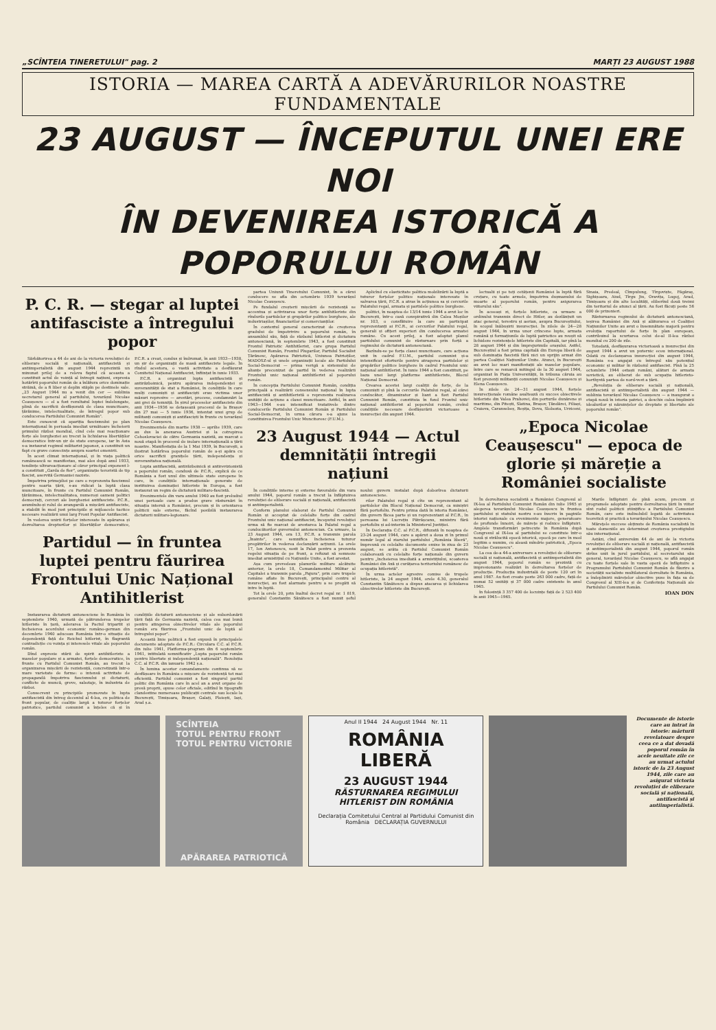„SCÎNTEIA TINERETULUI" pag. 2 MARȚI 23 AUGUST 1988
ISTORIA — MAREA CARTĂ A ADEVĂRURILOR NOASTRE FUNDAMENTALE
23 AUGUST — ÎNCEPUTUL UNEI ERE NOI
ÎN DEVENIREA ISTORICĂ A POPORULUI ROMÂN
P. C. R. — stegar al luptei antifasciste a întregului popor
Sărbătorirea a 44 de ani de la victoria revoluției de eliberare socială și națională, antifascistă și antiimperialistă din august 1944 reprezintă un minunat prilej de a releva faptul că aceasta a constituit actul de voință al întregii națiuni, expresia hotărîrii poporului român de a înlătura orice dominație străină, de a fi liber și deplin stăpîn pe destinele sale. „23 August 1944 nu a venit din cer — sublinia secretarul general al partidului, tovarășul Nicolae Ceaușescu — el a fost rezultatul luptei îndelungate, plină de sacrificii desfășurată de clasa muncitoare, țărănime, intelectualitate, de întregul popor sub conducerea Partidului Comunist Român".
Este cunoscut că apariția fascismului pe plan internațional în perioada imediat următoare încheierii primului război mondial, cînd cele mai reacționare forțe ale burgheziei au trecut la lichidarea libertăților democratice într-un șir de state europene, iar în Asia s-a instaurat regimul militarist japonez, a constituit un fapt cu grave consecințe asupra soartei omenirii.
În acest climat internațional, și în viața politică românească se manifestau, mai ales după anul 1933, tendințe ultrareacționare al căror principal exponent l-a constituit „Garda de fier", organizație teroristă de tip fascist, aservită Germaniei naziste.
Împotriva primejdiei pe care o reprezenta fascismul pentru soarta țării, s-au ridicat la luptă clasa muncitoare, în frunte cu Partidul Comunist Român, țărănimea, intelectualitatea, numeroși oameni politici democrați, cercuri ale burgheziei antifasciste. P.C.R., asumîndu-și rolul de avangardă a mișcării antifasciste, a stabilit în mod just principiile și mijloacele tactice necesare realizării unui larg Front Popular Antifascist.
În vederea unirii forțelor interesate în apărarea și dezvoltarea drepturilor și libertăților democratice, P.C.R. a creat, condus și îndrumat, în anii 1933—1938, un șir de organizații de masă antifasciste legale. În rîndul acestora, o vastă activitate a desfășurat Comitetul Național Antifascist, înființat în iunie 1933.
P.C.R. a organizat lupta antifascistă și antirăzboinică, pentru apărarea independenței și suveranității de stat a României, în condițiile în care mulți comuniști și antifasciști erau victima unor măsuri represive — arestări, procese, condamnări la ani grei de temniță. În șirul proceselor antifasciste din anii 1934—1936 se detașează procesul de la Brașov din 27 mai — 5 iunie 1936, intentat unui grup de militanți comuniști și antifasciști în frunte cu tovarășul Nicolae Ceaușescu.
Evenimentele din martie 1938 — aprilie 1939, care au dus la anexarea Austriei și la cotropirea Cehoslovaciei de către Germania nazistă, au marcat o nouă etapă în procesul de izolare internațională a țării noastre. Manifestația de la 1 Mai 1939, în București, a ilustrat hotărîrea poporului român de a-și apăra cu orice sacrificii granițele țării, independența și suveranitatea națională.
Lupta antifascistă, antirăzboinică și antirevizionistă a poporului român, condusă de P.C.R., explică de ce România a fost unul din ultimele state europene în care, în condițiile internaționale generate de instituirea dominației hitleriste în Europa, a fost instaurat un regim de dictatură militaro-fascistă.
Evenimentele din vara anului 1940 au fost preludiul unei perioade care a produs grave răsturnări în situația internă a României, precum și în orientarea politicii sale externe, făcînd posibilă instaurarea dictaturii militaro-legionare.
Partidul — în fruntea luptei pentru făurirea Frontului Unic Național Antihitlerist
Instaurarea dictaturii antonesciene în România în septembrie 1940, urmată de pătrunderea trupelor hitleriste în țară, aderarea la Pactul tripartit și încheierea acordului economic româno-german din decembrie 1940 aduceau România într-o situație de dependență față de Reichul hitlerist, în flagrantă contradicție cu voința și interesele vitale ale poporului român.
Dînd expresie stării de spirit antihitleriste a maselor populare și a armatei, forțele democratice, în frunte cu Partidul Comunist Român, au trecut la organizarea mișcării de rezistență, concretizată într-o mare varietate de forme: o intensă activitate de propagandă împotriva fascismului și dictaturii, conflicte de muncă, greve, sabotaje, în industria de război.
Consecvent cu principiile promovate în lupta antifascistă din întreg deceniul al 4-lea, cu politica de front popular, de coaliție largă a tuturor forțelor patriotice, partidul comunist a înțeles că și în condițiile dictaturii antonesciene și ale subordonării țării față de Germania nazistă, calea cea mai bună pentru atingerea obiectivelor vitale ale poporului român era făurirea „Frontului unic de luptă al întregului popor".
Această linie politică a fost expusă în principalele documente adoptate de P.C.R.: Circulara C.C. al P.C.R. din iulie 1941, Platforma-program din 6 septembrie 1941, intitulată semnificativ „Lupta poporului român pentru libertate și independență națională". Rezoluția C.C. al P.C.R. din ianuarie 1942 ș.a.
În lumina acestor comandamente continua să se desfășoare în România o mișcare de rezistență tot mai eficientă. Partidul comunist a fost singurul partid politic din România care în acel an a avut organe de presă proprii, opuse celor oficiale, editînd în tipografii clandestine numeroase publicații centrale sau locale la București, Timișoara, Brașov, Galați, Ploiești, Iași, Arad ș.a.
partea Uniunii Tineretului Comunist, în a cărui conducere se afla din octombrie 1939 tovarășul Nicolae Ceaușescu.
Pe fundalul creșterii mișcării de rezistență se accentua și activizarea unor forțe antihitleriste din rîndurile partidelor și grupărilor politice burgheze, ale industriașilor, financiarilor și comercianților.
În contextul general caracterizat de creșterea gradului de împotrivire a poporului român, în ansamblul său, față de războiul hitlerist și dictatura antonesciană, în septembrie 1943, a fost constituit Frontul Patriotic Antihitlerist, care grupa Partidul Comunist Român, Frontul Plugarilor, Partidul Socialist Țărănesc, Apărarea Patriotică, Uniunea Patrioților, MADOSZ-ul și unele organizații locale ale Partidului Social-Democrat — prima verigă a sistemului de alianțe preconizat de partid în vederea realizării Frontului unic național antihitlerist al poporului român.
În concepția Partidului Comunist Român, condiția principală a realizării consensului național în lupta antifascistă și antihitleristă o reprezenta realizarea unității de acțiune a clasei muncitoare. Astfel, în anii 1943—1944 s-au intensificat tratativele dintre conducerile Partidului Comunist Român și Partidului Social-Democrat, în urma cărora s-a ajuns la constituirea Frontului Unic Muncitoresc (F.U.M.).
Aplicînd cu elasticitate politica mobilizării la luptă a tuturor forțelor politice naționale interesate în salvarea țării, P.C.R. a atras în acțiunea sa și cercurile Palatului regal, armata și partidele politice burgheze.
politici, în noaptea de 13/14 iunie 1944 a avut loc în București, într-o casă conspirativă din Calea Moșilor nr. 103, o consfătuire la care au participat reprezentanți ai P.C.R., ai cercurilor Palatului regal, generali și ofițeri superiori din conducerea armatei române. Cu acest prilej, a fost adoptat planul partidului comunist de răsturnare prin forță a regimului de dictatură antonesciană.
Bazîndu-se pe forța clasei muncitoare, care acționa unit în cadrul F.U.M., partidul comunist și-a intensificat eforturile pentru atragerea partidelor și grupărilor politice burgheze în cadrul Frontului unic național antihitlerist. În iunie 1944 a fost constituit, pe baza unei largi platforme antihitleriste, Blocul Național Democrat.
Crearea acestei largi coaliții de forțe, de la comuniști și pînă la cercurile Palatului regal, al cărei conducător, dinamizator și liant a fost Partidul Comunist Român, constituia în fond Frontul unic național antihitlerist al poporului român, creînd condițiile necesare desfășurării victorioase a insurecției din august 1944.
23 August 1944 — Actul demnității întregii națiuni
În condițiile interne și externe favorabile din vara anului 1944, poporul român a trecut la înfăptuirea revoluției de eliberare socială și națională, antifascistă și antiimperialistă.
Conform planului elaborat de Partidul Comunist Român și acceptat de celelalte forțe din cadrul Frontului unic național antifascist, începutul revoluției urma să fie marcat de arestarea la Palatul regal a conducătorilor guvernului antonescian. Ca urmare, la 23 August 1944, ora 13, P.C.R. a transmis parola „Înainte", care semnifica încheierea tuturor pregătirilor în vederea declanșării acțiunii. La orele 17, Ion Antonescu, sosit la Palat pentru a prezenta regelui situația de pe front, a refuzat să semneze imediat armistițiul cu Națiunile Unite, a fost arestat.
Așa cum prevedeau planurile militare alcătuite anterior, la orele 18, Comandamentul Militar al Capitalei a transmis parola „Pajura", prin care trupele române aflate în București, principalul centru al insurecției, au fost alarmate pentru a se pregăti să intre în luptă.
Tot la orele 20, prin înaltul decret regal nr. 1 819, generalul Constantin Sănătescu a fost numit șeful noului guvern instalat după doborîrea dictaturii antonesciene.
rilor Palatului regal și cîte un reprezentant al partidelor din Blocul Național Democrat, ca miniștri fără portofoliu. Pentru prima dată în istoria României, din guvern făcea parte și un reprezentant al P.C.R., în persoana lui Lucrețiu Pătrășcanu, ministru fără portofoliu și ad-interim la Ministerul Justiției.
În Declarația C.C. al P.C.R., difuzată în noaptea de 23-24 august 1944, care a apărut a doua zi în primul număr legal al ziarului partidului „România liberă", împreună cu celelalte documente emise în ziua de 23 august, se arăta că Partidul Comunist Român colaborează cu celelalte forțe naționale din guvern pentru „încheierea imediată a armistițiului, scoaterea României din Axă și curățarea teritoriului românesc de ocupația hitleristă".
În urma actelor agresive comise de trupele hitleriste, la 24 august 1944, orele 4.30, generalul Constantin Sănătescu a dispus atacarea și lichidarea obiectivelor hitleriste din București.
lectualii și pe toți cetățenii României la luptă fără cruțare, cu toate armele, împotriva dușmanului de moarte al poporului român, pentru asigurarea viitorului său".
În aceeași zi, forțele hitleriste, ca urmare a ordinului transmis direct de Hitler, au dezlănțuit un atac general, terestru și aerian, asupra Bucureștiului, în scopul înăbușirii insurecției. În zilele de 24—28 august 1944, în urma unor crîncene lupte, armata română și formațiunile de luptă patriotice au reușit să lichideze rezistențele hitleriste din Capitală, iar pînă la 28 august 1944 și din împrejurimile orașului. Astfel, Bucureștiul a fost prima capitală din Europa liberă de sub dominația fascistă fără nici un sprijin armat din partea Coaliției Națiunilor Unite. Atunci, în București au avut loc mari manifestații ale maselor populare, între care se remarcă mitingul de la 30 august 1944, organizat în Piața Universității, în tribuna căruia au fost prezenți militanții comuniști Nicolae Ceaușescu și Elena Ceaușescu.
În zilele de 24—31 august 1944, forțele insurecționale române asaltează cu succes obiectivele hitleriste din Valea Prahovei, din porturile dunărene și maritime, din Pitești, Slatina, Brașov, Țăndărei, Filiași, Craiova, Caransebeș, Reșița, Deva, Slobozia, Urziceni, Sinaia, Predeal, Cîmpulung, Tîrgoviște, Făgăraș, Sighișoara, Aiud, Tîrgu Jiu, Oravița, Lugoj, Arad, Timișoara și din alte localități, eliberînd două treimi din teritoriul de atunci al țării. Au fost făcuți peste 56 000 de prizonieri.
Răsturnarea regimului de dictatură antonesciană, ieșirea României din Axă și alăturarea ei Coaliției Națiunilor Unite au avut o însemnătate majoră pentru evoluția raportului de forțe în plan european, contribuind la scurtarea celui de-al II-lea război mondial cu 200 de zile.
Totodată, desfășurarea victorioasă a insurecției din august 1944 a avut un puternic ecou internațional. Odată cu declanșarea insurecției din august 1944, România s-a angajat cu întregul său potențial economic și militar în războiul antifascist. Pînă la 25 octombrie 1944 ostașii români, alături de armata sovietică, au eliberat de sub ocupația hitleristo-horthystă partea de nord-vest a țării.
„Revoluția de eliberare socială și națională, antifascistă și antiimperialistă din august 1944 — sublinia tovarășul Nicolae Ceaușescu — a inaugurat o etapă nouă în istoria patriei, a deschis calea împlinirii idealurilor și năzuințelor de dreptate și libertate ale poporului român".
„Epoca Nicolae Ceaușescu" — epoca de glorie și măreție a României socialiste
În dezvoltarea socialistă a României Congresul al IX-lea al Partidului Comunist Român din iulie 1965 și alegerea tovarășului Nicolae Ceaușescu în fruntea partidului și statului nostru s-au înscris în paginile istoriei naționale ca evenimente majore, generatoare de profunde înnoiri, de mărețe și rodnice înfăptuiri. Amplele transformări petrecute în România după Congresul al IX-lea al partidului se constituie într-o nouă și strălucită epocă istorică, epocă pe care în mod legitim o numim, cu aleasă mîndrie patriotică, „Epoca Nicolae Ceaușescu".
La cea de-a 44-a aniversare a revoluției de eliberare socială și națională, antifascistă și antiimperialistă din august 1944, poporul român se prezintă cu impresionante realizări în dezvoltarea forțelor de producție. Producția industrială de peste 120 ori în anul 1987. Au fost create peste 263 000 cadre, față de numai 52 unități și 37 000 cadre existente în anul 1945.
în folosință 3 357 400 de locuințe față de 2 523 400 în anii 1945—1965.
Marile înfăptuiri de pînă acum, precum și programele adoptate pentru dezvoltarea țării în viitor sînt rodul politicii științifice a Partidului Comunist Român, care este indisolubil legată de activitatea teoretică și practică a tovarășului Nicolae Ceaușescu.
Măreţele succese obținute de România socialistă în toate domeniile au determinat creșterea prestigiului său internațional.
Astăzi, cînd aniversăm 44 de ani de la victoria revoluției de eliberare socială și națională, antifascistă și antiimperialistă din august 1944, poporul român strîns unit în jurul partidului, al secretarului său general, tovarășul Nicolae Ceaușescu, se află angajat cu toate forțele sale în vasta operă de înfăptuire a Programului Partidului Comunist Român de făurire a societății socialiste multilateral dezvoltate în România, a îndeplinirii mărețelor obiective puse în fața sa de Congresul al XIII-lea și de Conferința Națională ale Partidului Comunist Român.
IOAN DON
SCÎNTEIA
TOTUL PENTRU FRONT
TOTUL PENTRU VICTORIE
APĂRAREA PATRIOTICĂ
Anul II 1944 24 August 1944 Nr. 11
ROMÂNIA LIBERĂ
23 AUGUST 1944
RĂSTURNAREA REGIMULUI HITLERIST DIN ROMÂNIA
Declarația Comitetului Central al Partidului Comunist din România DECLARAȚIA GUVERNULUI
Documente de istorie care au intrat în istorie: mărturii revelatoare despre ceea ce a dat dovadă poporul român în acele neuitate zile ce au urmat actului istoric de la 23 August 1944, zile care au asigurat victoria revoluției de eliberare socială și națională, antifascistă și antiimperialistă.